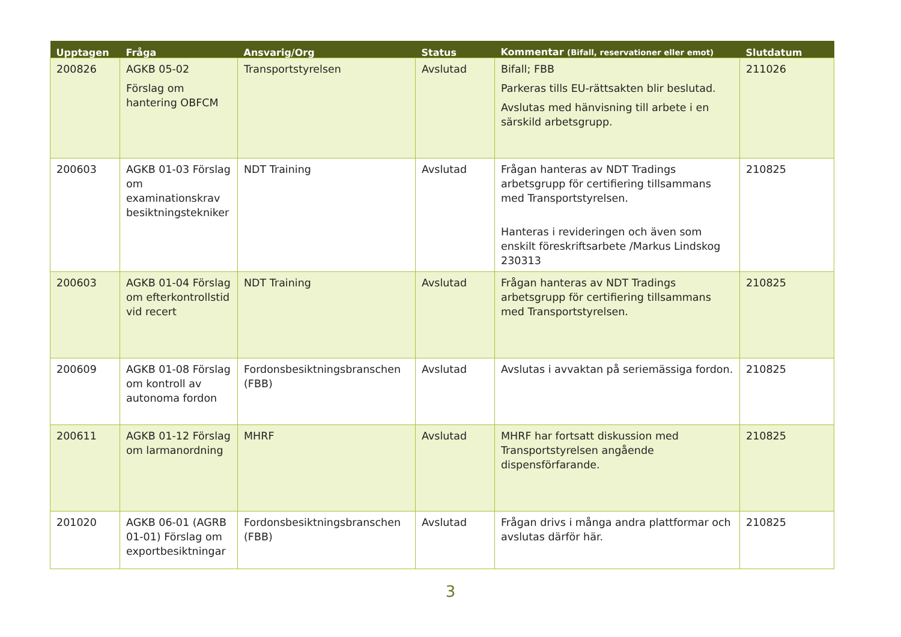| Upptagen | Fråga | Ansvarig/Org | Status | Kommentar (Bifall, reservationer eller emot) | Slutdatum |
| --- | --- | --- | --- | --- | --- |
| 200826 | AGKB 05-02 Förslag om hantering OBFCM | Transportstyrelsen | Avslutad | Bifall; FBB Parkeras tills EU-rättsakten blir beslutad. Avslutas med hänvisning till arbete i en särskild arbetsgrupp. | 211026 |
| 200603 | AGKB 01-03 Förslag om examinationskrav besiktningstekniker | NDT Training | Avslutad | Frågan hanteras av NDT Tradings arbetsgrupp för certifiering tillsammans med Transportstyrelsen. Hanteras i revideringen och även som enskilt föreskriftsarbete /Markus Lindskog 230313 | 210825 |
| 200603 | AGKB 01-04 Förslag om efterkontrollstid vid recert | NDT Training | Avslutad | Frågan hanteras av NDT Tradings arbetsgrupp för certifiering tillsammans med Transportstyrelsen. | 210825 |
| 200609 | AGKB 01-08 Förslag om kontroll av autonoma fordon | Fordonsbesiktningsbranschen (FBB) | Avslutad | Avslutas i avvaktan på seriemässiga fordon. | 210825 |
| 200611 | AGKB 01-12 Förslag om larmanordning | MHRF | Avslutad | MHRF har fortsatt diskussion med Transportstyrelsen angående dispensförfarande. | 210825 |
| 201020 | AGKB 06-01 (AGRB 01-01) Förslag om exportbesiktningar | Fordonsbesiktningsbranschen (FBB) | Avslutad | Frågan drivs i många andra plattformar och avslutas därför här. | 210825 |
3